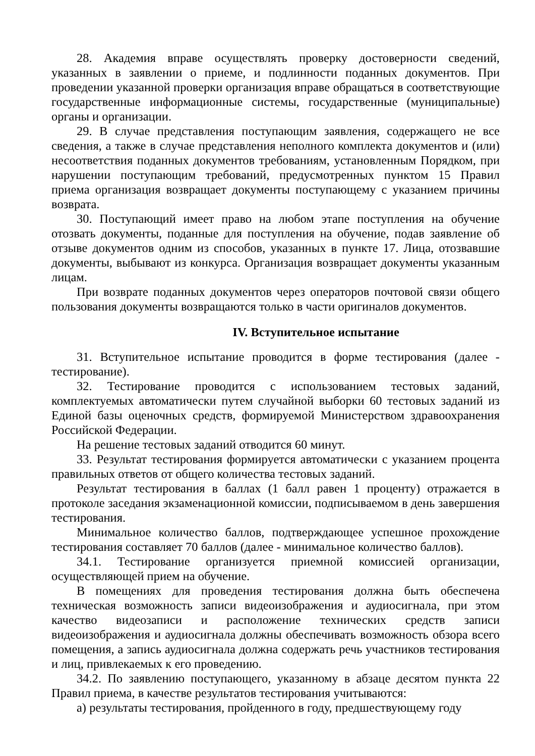28. Академия вправе осуществлять проверку достоверности сведений, указанных в заявлении о приеме, и подлинности поданных документов. При проведении указанной проверки организация вправе обращаться в соответствующие государственные информационные системы, государственные (муниципальные) органы и организации.
29. В случае представления поступающим заявления, содержащего не все сведения, а также в случае представления неполного комплекта документов и (или) несоответствия поданных документов требованиям, установленным Порядком, при нарушении поступающим требований, предусмотренных пунктом 15 Правил приема организация возвращает документы поступающему с указанием причины возврата.
30. Поступающий имеет право на любом этапе поступления на обучение отозвать документы, поданные для поступления на обучение, подав заявление об отзыве документов одним из способов, указанных в пункте 17. Лица, отозвавшие документы, выбывают из конкурса. Организация возвращает документы указанным лицам.
При возврате поданных документов через операторов почтовой связи общего пользования документы возвращаются только в части оригиналов документов.
IV. Вступительное испытание
31. Вступительное испытание проводится в форме тестирования (далее - тестирование).
32. Тестирование проводится с использованием тестовых заданий, комплектуемых автоматически путем случайной выборки 60 тестовых заданий из Единой базы оценочных средств, формируемой Министерством здравоохранения Российской Федерации.
На решение тестовых заданий отводится 60 минут.
33. Результат тестирования формируется автоматически с указанием процента правильных ответов от общего количества тестовых заданий.
Результат тестирования в баллах (1 балл равен 1 проценту) отражается в протоколе заседания экзаменационной комиссии, подписываемом в день завершения тестирования.
Минимальное количество баллов, подтверждающее успешное прохождение тестирования составляет 70 баллов (далее - минимальное количество баллов).
34.1. Тестирование организуется приемной комиссией организации, осуществляющей прием на обучение.
В помещениях для проведения тестирования должна быть обеспечена техническая возможность записи видеоизображения и аудиосигнала, при этом качество видеозаписи и расположение технических средств записи видеоизображения и аудиосигнала должны обеспечивать возможность обзора всего помещения, а запись аудиосигнала должна содержать речь участников тестирования и лиц, привлекаемых к его проведению.
34.2. По заявлению поступающего, указанному в абзаце десятом пункта 22 Правил приема, в качестве результатов тестирования учитываются:
а) результаты тестирования, пройденного в году, предшествующему году